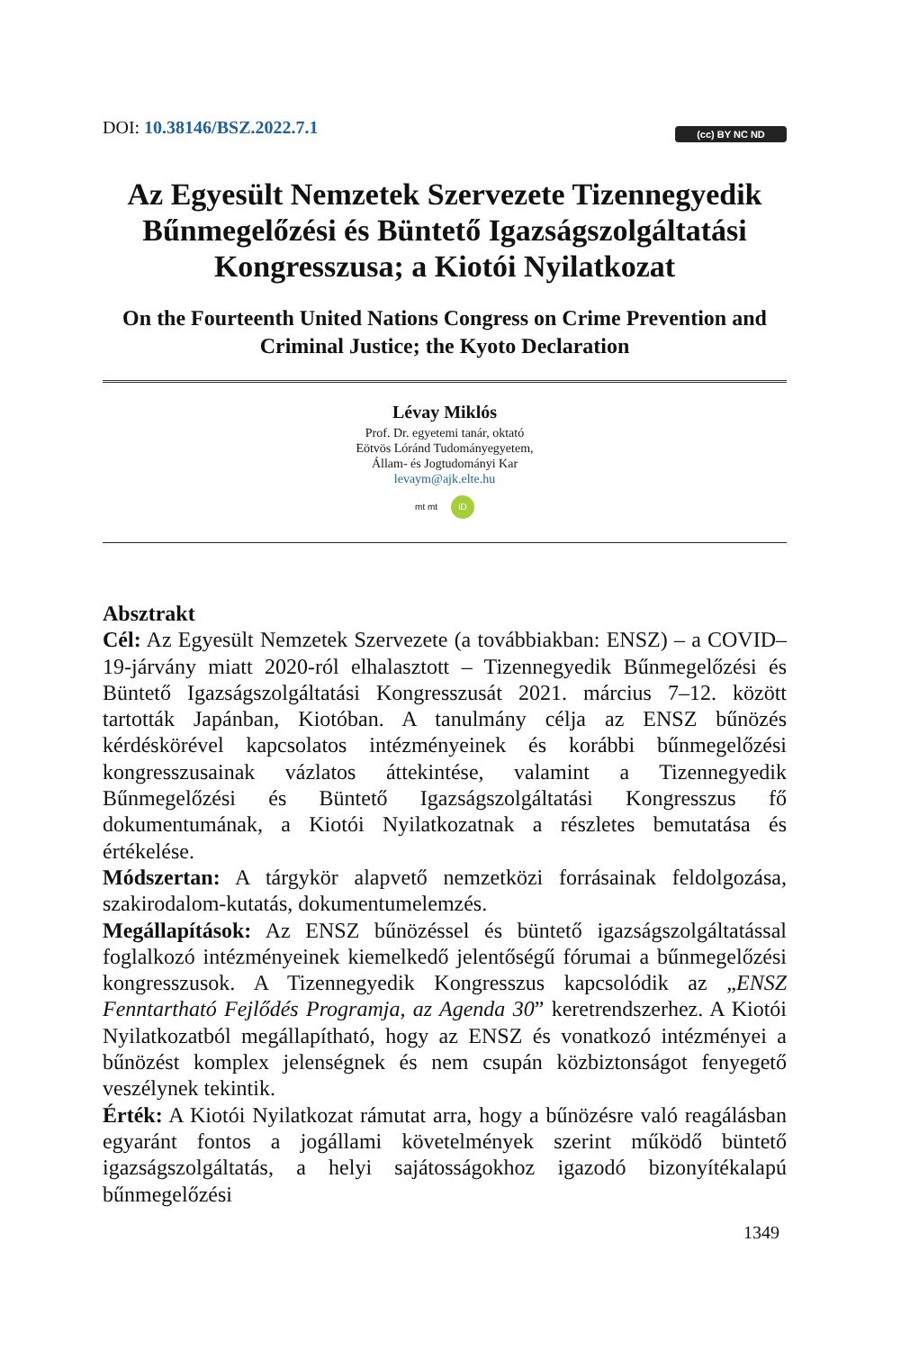DOI: 10.38146/BSZ.2022.7.1 (cc) BY NC ND
Az Egyesült Nemzetek Szervezete Tizennegyedik Bűnmegelőzési és Büntető Igazságszolgáltatási Kongresszusa; a Kiotói Nyilatkozat
On the Fourteenth United Nations Congress on Crime Prevention and Criminal Justice; the Kyoto Declaration
Lévay Miklós
Prof. Dr. egyetemi tanár, oktató
Eötvös Lóránd Tudományegyetem,
Állam- és Jogtudományi Kar
levaym@ajk.elte.hu
mt mt iD
Absztrakt
Cél: Az Egyesült Nemzetek Szervezete (a továbbiakban: ENSZ) – a COVID–19-járvány miatt 2020-ról elhalasztott – Tizennegyedik Bűnmegelőzési és Büntető Igazságszolgáltatási Kongresszusát 2021. március 7–12. között tartották Japánban, Kiotóban. A tanulmány célja az ENSZ bűnözés kérdéskörével kapcsolatos intézményeinek és korábbi bűnmegelőzési kongresszusainak vázlatos áttekintése, valamint a Tizennegyedik Bűnmegelőzési és Büntető Igazságszolgáltatási Kongresszus fő dokumentumának, a Kiotói Nyilatkozatnak a részletes bemutatása és értékelése.
Módszertan: A tárgykör alapvető nemzetközi forrásainak feldolgozása, szakirodalom-kutatás, dokumentumelemzés.
Megállapítások: Az ENSZ bűnözéssel és büntető igazságszolgáltatással foglalkozó intézményeinek kiemelkedő jelentőségű fórumai a bűnmegelőzési kongresszusok. A Tizennegyedik Kongresszus kapcsolódik az „ENSZ Fenntartható Fejlődés Programja, az Agenda 30” keretrendszerhez. A Kiotói Nyilatkozatból megállapítható, hogy az ENSZ és vonatkozó intézményei a bűnözést komplex jelenségnek és nem csupán közbiztonságot fenyegető veszélynek tekintik.
Érték: A Kiotói Nyilatkozat rámutat arra, hogy a bűnözésre való reagálásban egyaránt fontos a jogállami követelmények szerint működő büntető igazságszolgáltatás, a helyi sajátosságokhoz igazodó bizonyítékalapú bűnmegelőzési
1349